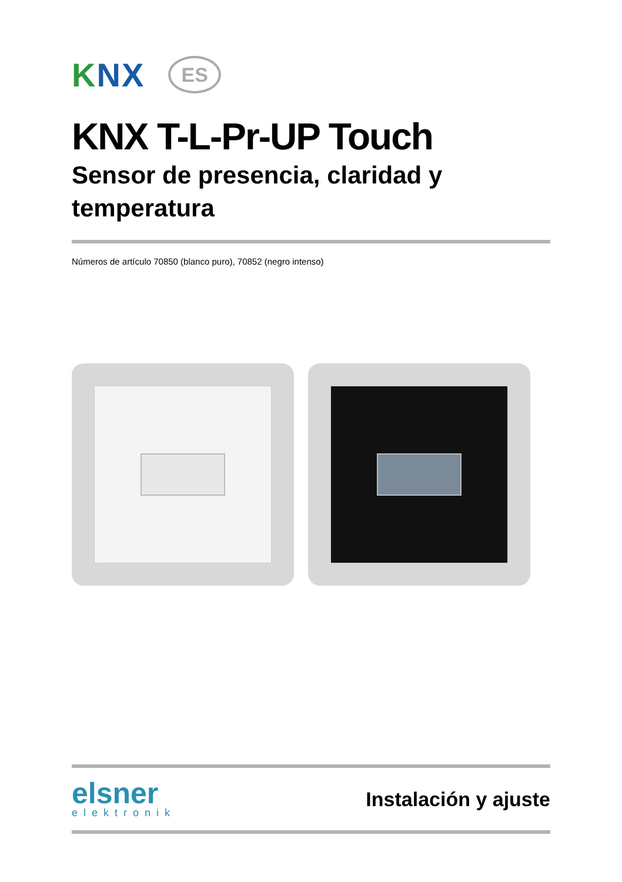KNX
ES
KNX T-L-Pr-UP Touch
Sensor de presencia, claridad y temperatura
Números de artículo 70850 (blanco puro), 70852 (negro intenso)
elsner
elektronik
Instalación y ajuste